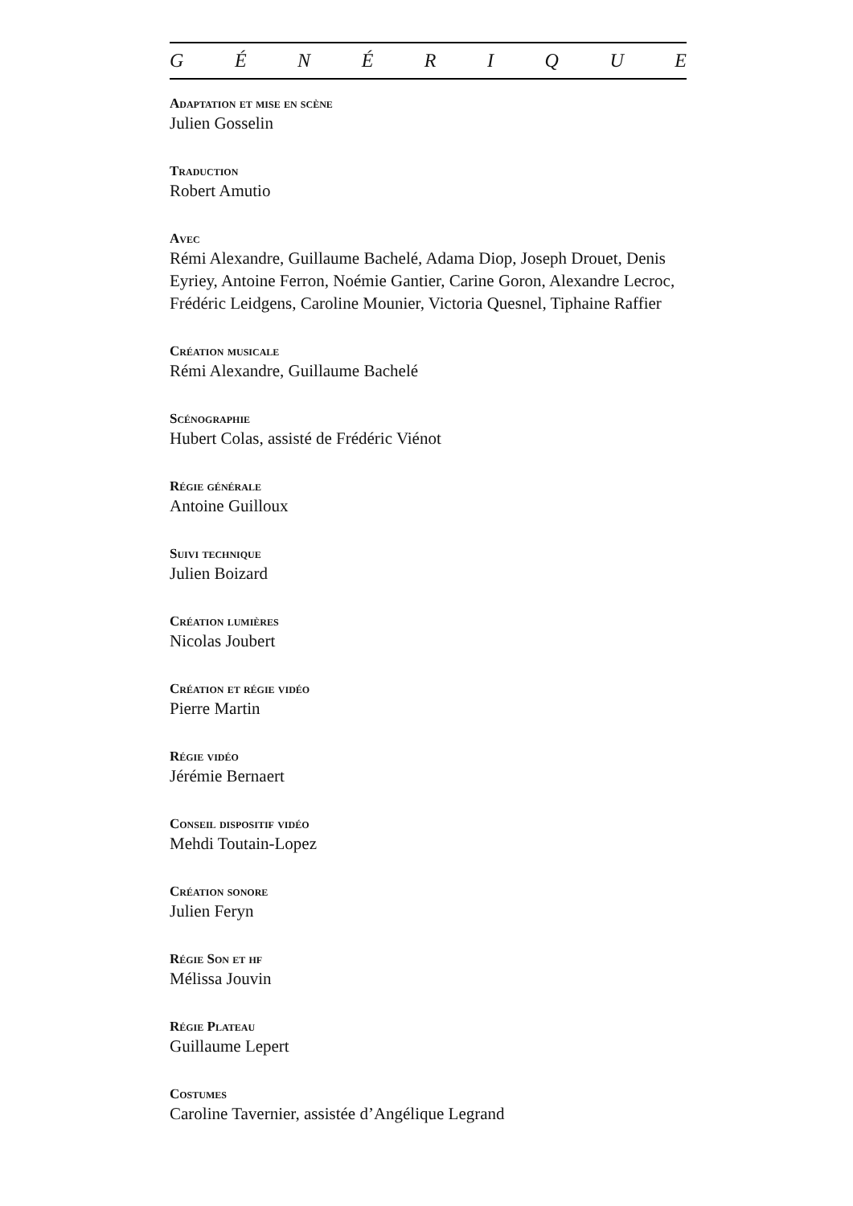GÉNÉRIQUE
Adaptation et mise en scène
Julien Gosselin
Traduction
Robert Amutio
Avec
Rémi Alexandre, Guillaume Bachelé, Adama Diop, Joseph Drouet, Denis Eyriey, Antoine Ferron, Noémie Gantier, Carine Goron, Alexandre Lecroc, Frédéric Leidgens, Caroline Mounier, Victoria Quesnel, Tiphaine Raffier
Création musicale
Rémi Alexandre, Guillaume Bachelé
Scénographie
Hubert Colas, assisté de Frédéric Viénot
Régie générale
Antoine Guilloux
Suivi technique
Julien Boizard
Création lumières
Nicolas Joubert
Création et régie vidéo
Pierre Martin
Régie vidéo
Jérémie Bernaert
Conseil dispositif vidéo
Mehdi Toutain-Lopez
Création sonore
Julien Feryn
Régie Son et hf
Mélissa Jouvin
Régie Plateau
Guillaume Lepert
Costumes
Caroline Tavernier, assistée d’Angélique Legrand